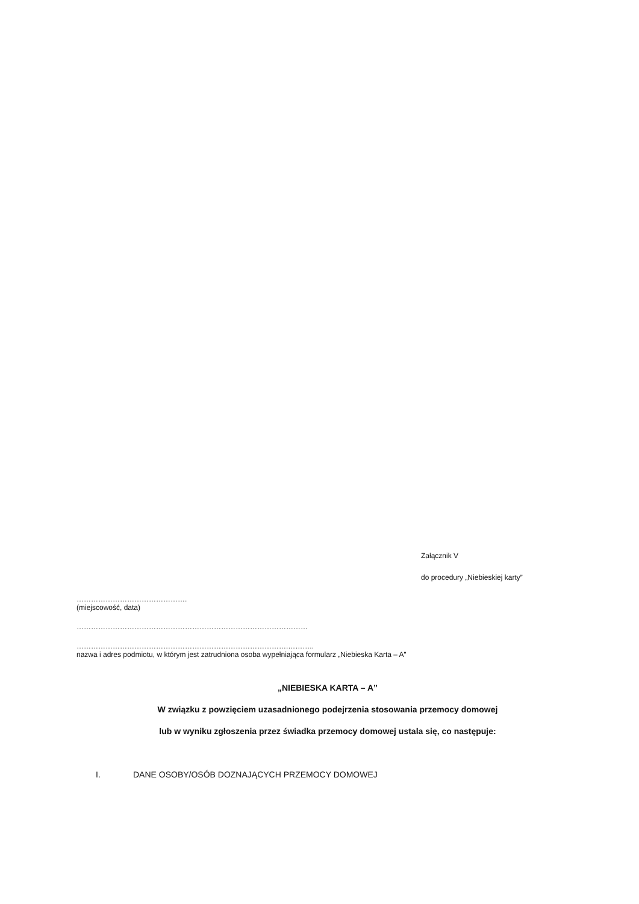Załącznik V
do procedury „Niebieskiej karty”
……………………………………….
(miejscowość, data)
……………………………………………………………………………………
…………………………………………………………………………….………..
nazwa i adres podmiotu, w którym jest zatrudniona osoba wypełniająca formularz „Niebieska Karta – A”
„NIEBIESKA KARTA – A”
W związku z powzięciem uzasadnionego podejrzenia stosowania przemocy domowej
lub w wyniku zgłoszenia przez świadka przemocy domowej ustala się, co następuje:
I. DANE OSOBY/OSÓB DOZNAJĄCYCH PRZEMOCY DOMOWEJ